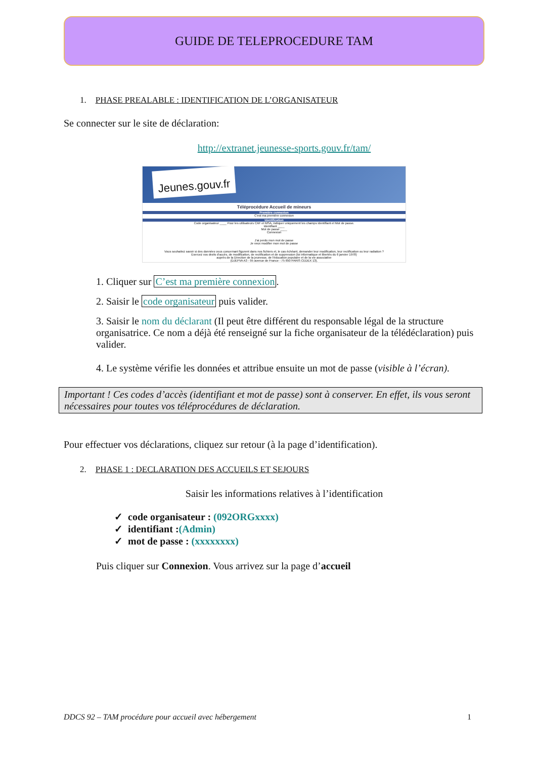GUIDE DE TELEPROCEDURE TAM
1. PHASE PREALABLE : IDENTIFICATION DE L’ORGANISATEUR
Se connecter sur le site de déclaration:
http://extranet.jeunesse-sports.gouv.fr/tam/
Jeunes.gouv.fr
Téléprocédure Accueil de mineurs
Première connexion
C'est ma première connexion
Identification
Code organisateur ____ Pour les utilisateurs CAF et MSA, indiquer uniquement les champs Identifiant et Mot de passe.
Identifiant ____
Mot de passe ____
Connexion
J'ai perdu mon mot de passe
Je veux modifier mon mot de passe
Vous souhaitez savoir si des données vous concernant figurent dans nos fichiers et, le cas échéant, demander leur modification, leur rectification ou leur radiation ?
Exercez vos droits d'accès, de modification, de rectification et de suppression (loi informatique et libertés du 6 janvier 1978)
auprès de la Direction de la jeunesse, de l'éducation populaire et de la vie associative
(DJEPVA A3 - 95 avenue de France - 75 650 PARIS CEDEX 13).
1. Cliquer sur C’est ma première connexion.
2. Saisir le code organisateur puis valider.
3. Saisir le nom du déclarant (Il peut être différent du responsable légal de la structure organisatrice. Ce nom a déjà été renseigné sur la fiche organisateur de la télédéclaration) puis valider.
4. Le système vérifie les données et attribue ensuite un mot de passe (visible à l’écran).
Important ! Ces codes d’accès (identifiant et mot de passe) sont à conserver. En effet, ils vous seront nécessaires pour toutes vos téléprocédures de déclaration.
Pour effectuer vos déclarations, cliquez sur retour (à la page d’identification).
2. PHASE 1 : DECLARATION DES ACCUEILS ET SEJOURS
Saisir les informations relatives à l’identification
✓ code organisateur : (092ORGxxxx)
✓ identifiant :(Admin)
✓ mot de passe : (xxxxxxxx)
Puis cliquer sur Connexion. Vous arrivez sur la page d’accueil
DDCS 92 – TAM procédure pour accueil avec hébergement 1